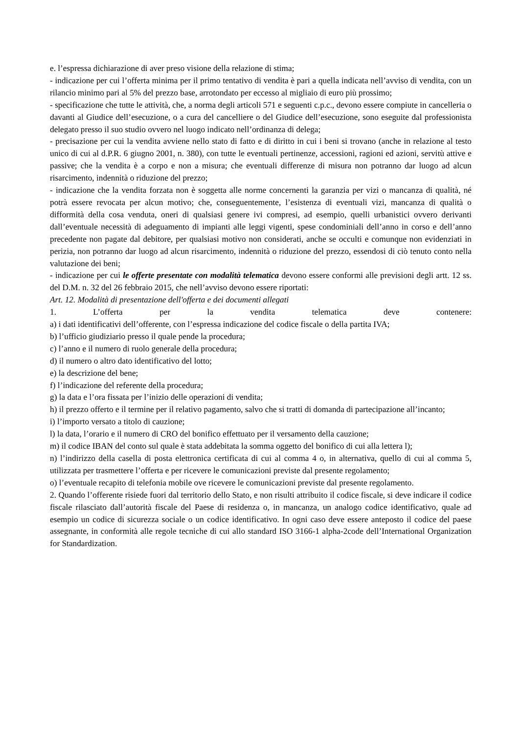e. l’espressa dichiarazione di aver preso visione della relazione di stima;
- indicazione per cui l’offerta minima per il primo tentativo di vendita è pari a quella indicata nell’avviso di vendita, con un rilancio minimo pari al 5% del prezzo base, arrotondato per eccesso al migliaio di euro più prossimo;
- specificazione che tutte le attività, che, a norma degli articoli 571 e seguenti c.p.c., devono essere compiute in cancelleria o davanti al Giudice dell’esecuzione, o a cura del cancelliere o del Giudice dell’esecuzione, sono eseguite dal professionista delegato presso il suo studio ovvero nel luogo indicato nell’ordinanza di delega;
- precisazione per cui la vendita avviene nello stato di fatto e di diritto in cui i beni si trovano (anche in relazione al testo unico di cui al d.P.R. 6 giugno 2001, n. 380), con tutte le eventuali pertinenze, accessioni, ragioni ed azioni, servitù attive e passive; che la vendita è a corpo e non a misura; che eventuali differenze di misura non potranno dar luogo ad alcun risarcimento, indennità o riduzione del prezzo;
- indicazione che la vendita forzata non è soggetta alle norme concernenti la garanzia per vizi o mancanza di qualità, né potrà essere revocata per alcun motivo; che, conseguentemente, l’esistenza di eventuali vizi, mancanza di qualità o difformità della cosa venduta, oneri di qualsiasi genere ivi compresi, ad esempio, quelli urbanistici ovvero derivanti dall’eventuale necessità di adeguamento di impianti alle leggi vigenti, spese condominiali dell’anno in corso e dell’anno precedente non pagate dal debitore, per qualsiasi motivo non considerati, anche se occulti e comunque non evidenziati in perizia, non potranno dar luogo ad alcun risarcimento, indennità o riduzione del prezzo, essendosi di ciò tenuto conto nella valutazione dei beni;
- indicazione per cui le offerte presentate con modalità telematica devono essere conformi alle previsioni degli artt. 12 ss. del D.M. n. 32 del 26 febbraio 2015, che nell’avviso devono essere riportati:
Art. 12. Modalità di presentazione dell'offerta e dei documenti allegati
1. L’offerta per la vendita telematica deve contenere:
a) i dati identificativi dell’offerente, con l’espressa indicazione del codice fiscale o della partita IVA;
b) l’ufficio giudiziario presso il quale pende la procedura;
c) l’anno e il numero di ruolo generale della procedura;
d) il numero o altro dato identificativo del lotto;
e) la descrizione del bene;
f) l’indicazione del referente della procedura;
g) la data e l’ora fissata per l’inizio delle operazioni di vendita;
h) il prezzo offerto e il termine per il relativo pagamento, salvo che si tratti di domanda di partecipazione all’incanto;
i) l’importo versato a titolo di cauzione;
l) la data, l’orario e il numero di CRO del bonifico effettuato per il versamento della cauzione;
m) il codice IBAN del conto sul quale è stata addebitata la somma oggetto del bonifico di cui alla lettera l);
n) l’indirizzo della casella di posta elettronica certificata di cui al comma 4 o, in alternativa, quello di cui al comma 5, utilizzata per trasmettere l’offerta e per ricevere le comunicazioni previste dal presente regolamento;
o) l’eventuale recapito di telefonia mobile ove ricevere le comunicazioni previste dal presente regolamento.
2. Quando l’offerente risiede fuori dal territorio dello Stato, e non risulti attribuito il codice fiscale, si deve indicare il codice fiscale rilasciato dall’autorità fiscale del Paese di residenza o, in mancanza, un analogo codice identificativo, quale ad esempio un codice di sicurezza sociale o un codice identificativo. In ogni caso deve essere anteposto il codice del paese assegnante, in conformità alle regole tecniche di cui allo standard ISO 3166-1 alpha-2code dell’International Organization for Standardization.